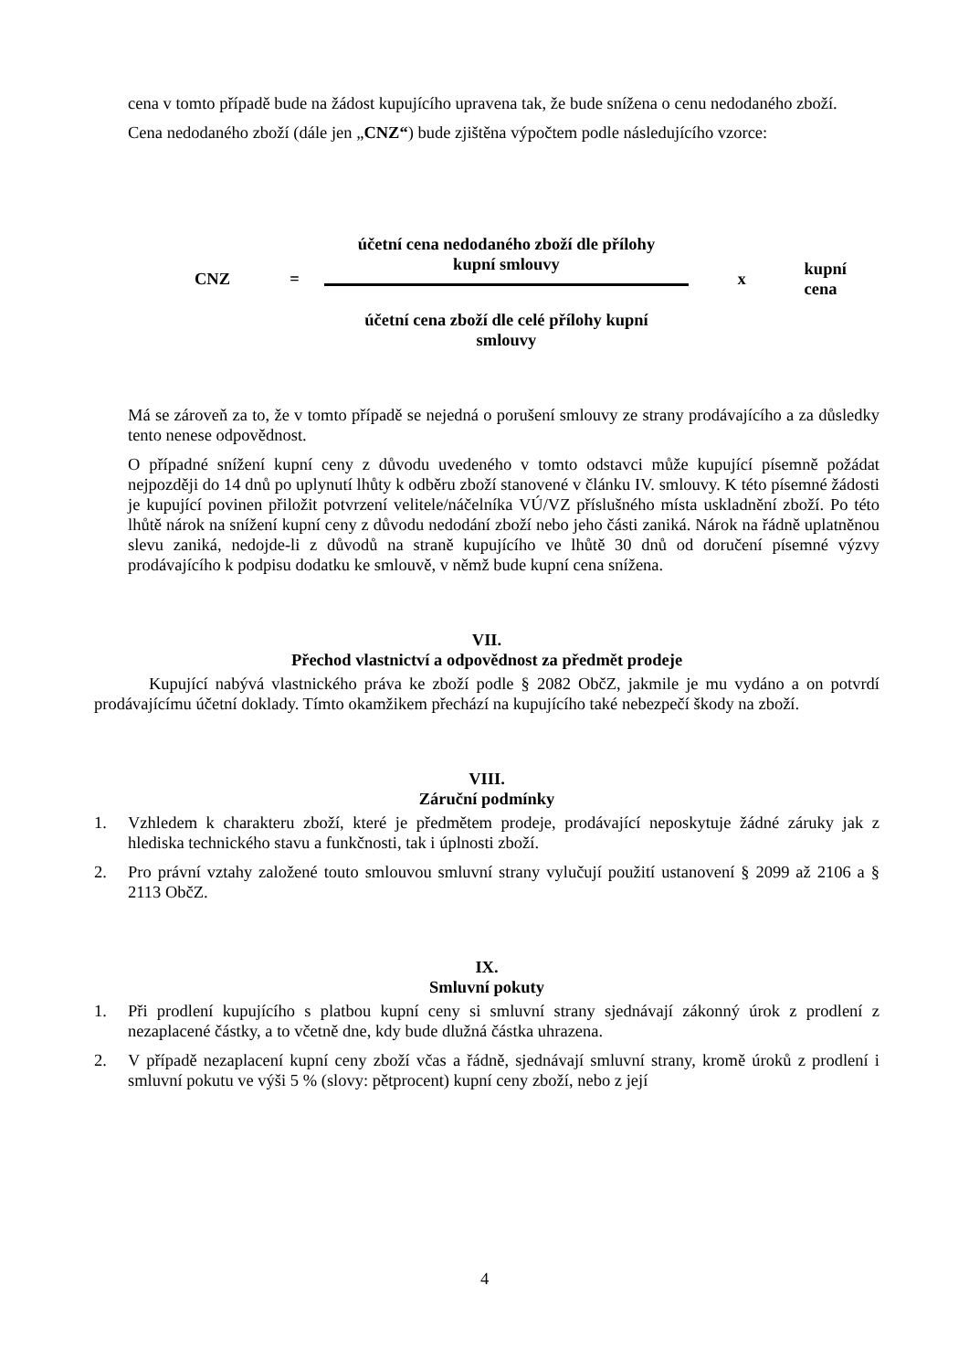cena v tomto případě bude na žádost kupujícího upravena tak, že bude snížena o cenu nedodaného zboží.
Cena nedodaného zboží (dále jen „CNZ“) bude zjištěna výpočtem podle následujícího vzorce:
CNZ =
účetní cena nedodaného zboží dle přílohy
kupní smlouvy
účetní cena zboží dle celé přílohy kupní
smlouvy
x kupní cena
Má se zároveň za to, že v tomto případě se nejedná o porušení smlouvy ze strany prodávajícího a za důsledky tento nenese odpovědnost.
O případné snížení kupní ceny z důvodu uvedeného v tomto odstavci může kupující písemně požádat nejpozději do 14 dnů po uplynutí lhůty k odběru zboží stanovené v článku IV. smlouvy. K této písemné žádosti je kupující povinen přiložit potvrzení velitele/náčelníka VÚ/VZ příslušného místa uskladnění zboží. Po této lhůtě nárok na snížení kupní ceny z důvodu nedodání zboží nebo jeho části zaniká. Nárok na řádně uplatněnou slevu zaniká, nedojde-li z důvodů na straně kupujícího ve lhůtě 30 dnů od doručení písemné výzvy prodávajícího k podpisu dodatku ke smlouvě, v němž bude kupní cena snížena.
VII.
Přechod vlastnictví a odpovědnost za předmět prodeje
Kupující nabývá vlastnického práva ke zboží podle § 2082 ObčZ, jakmile je mu vydáno a on potvrdí prodávajícímu účetní doklady. Tímto okamžikem přechází na kupujícího také nebezpečí škody na zboží.
VIII.
Záruční podmínky
1. Vzhledem k charakteru zboží, které je předmětem prodeje, prodávající neposkytuje žádné záruky jak z hlediska technického stavu a funkčnosti, tak i úplnosti zboží.
2. Pro právní vztahy založené touto smlouvou smluvní strany vylučují použití ustanovení § 2099 až 2106 a § 2113 ObčZ.
IX.
Smluvní pokuty
1. Při prodlení kupujícího s platbou kupní ceny si smluvní strany sjednávají zákonný úrok z prodlení z nezaplacené částky, a to včetně dne, kdy bude dlužná částka uhrazena.
2. V případě nezaplacení kupní ceny zboží včas a řádně, sjednávají smluvní strany, kromě úroků z prodlení i smluvní pokutu ve výši 5 % (slovy: pětprocent) kupní ceny zboží, nebo z její
4